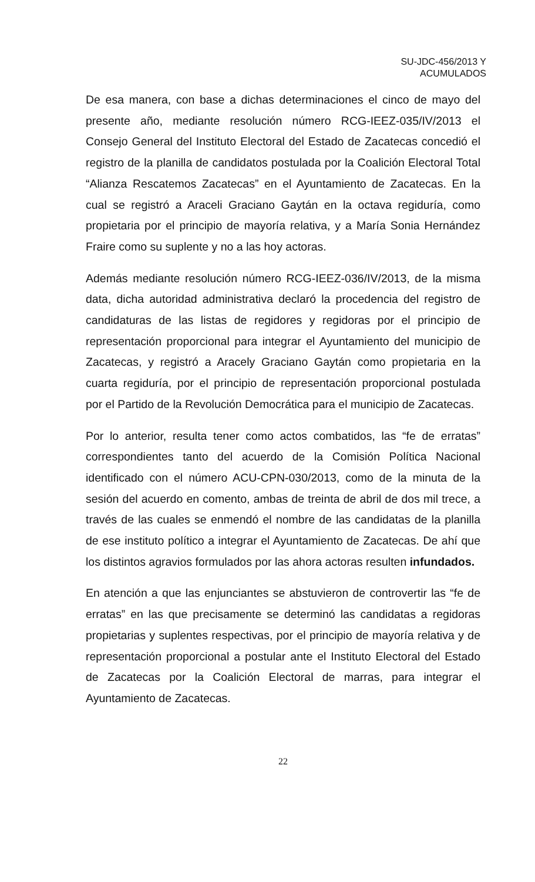SU-JDC-456/2013 Y
ACUMULADOS
De esa manera, con base a dichas determinaciones el cinco de mayo del presente año, mediante resolución número RCG-IEEZ-035/IV/2013 el Consejo General del Instituto Electoral del Estado de Zacatecas concedió el registro de la planilla de candidatos postulada por la Coalición Electoral Total “Alianza Rescatemos Zacatecas” en el Ayuntamiento de Zacatecas. En la cual se registró a Araceli Graciano Gaytán en la octava regiduría, como propietaria por el principio de mayoría relativa, y a María Sonia Hernández Fraire como su suplente y no a las hoy actoras.
Además mediante resolución número RCG-IEEZ-036/IV/2013, de la misma data, dicha autoridad administrativa declaró la procedencia del registro de candidaturas de las listas de regidores y regidoras por el principio de representación proporcional para integrar el Ayuntamiento del municipio de Zacatecas, y registró a Aracely Graciano Gaytán como propietaria en la cuarta regiduría, por el principio de representación proporcional postulada por el Partido de la Revolución Democrática para el municipio de Zacatecas.
Por lo anterior, resulta tener como actos combatidos, las “fe de erratas” correspondientes tanto del acuerdo de la Comisión Política Nacional identificado con el número ACU-CPN-030/2013, como de la minuta de la sesión del acuerdo en comento, ambas de treinta de abril de dos mil trece, a través de las cuales se enmendó el nombre de las candidatas de la planilla de ese instituto político a integrar el Ayuntamiento de Zacatecas. De ahí que los distintos agravios formulados por las ahora actoras resulten infundados.
En atención a que las enjunciantes se abstuvieron de controvertir las “fe de erratas” en las que precisamente se determinó las candidatas a regidoras propietarias y suplentes respectivas, por el principio de mayoría relativa y de representación proporcional a postular ante el Instituto Electoral del Estado de Zacatecas por la Coalición Electoral de marras, para integrar el Ayuntamiento de Zacatecas.
22